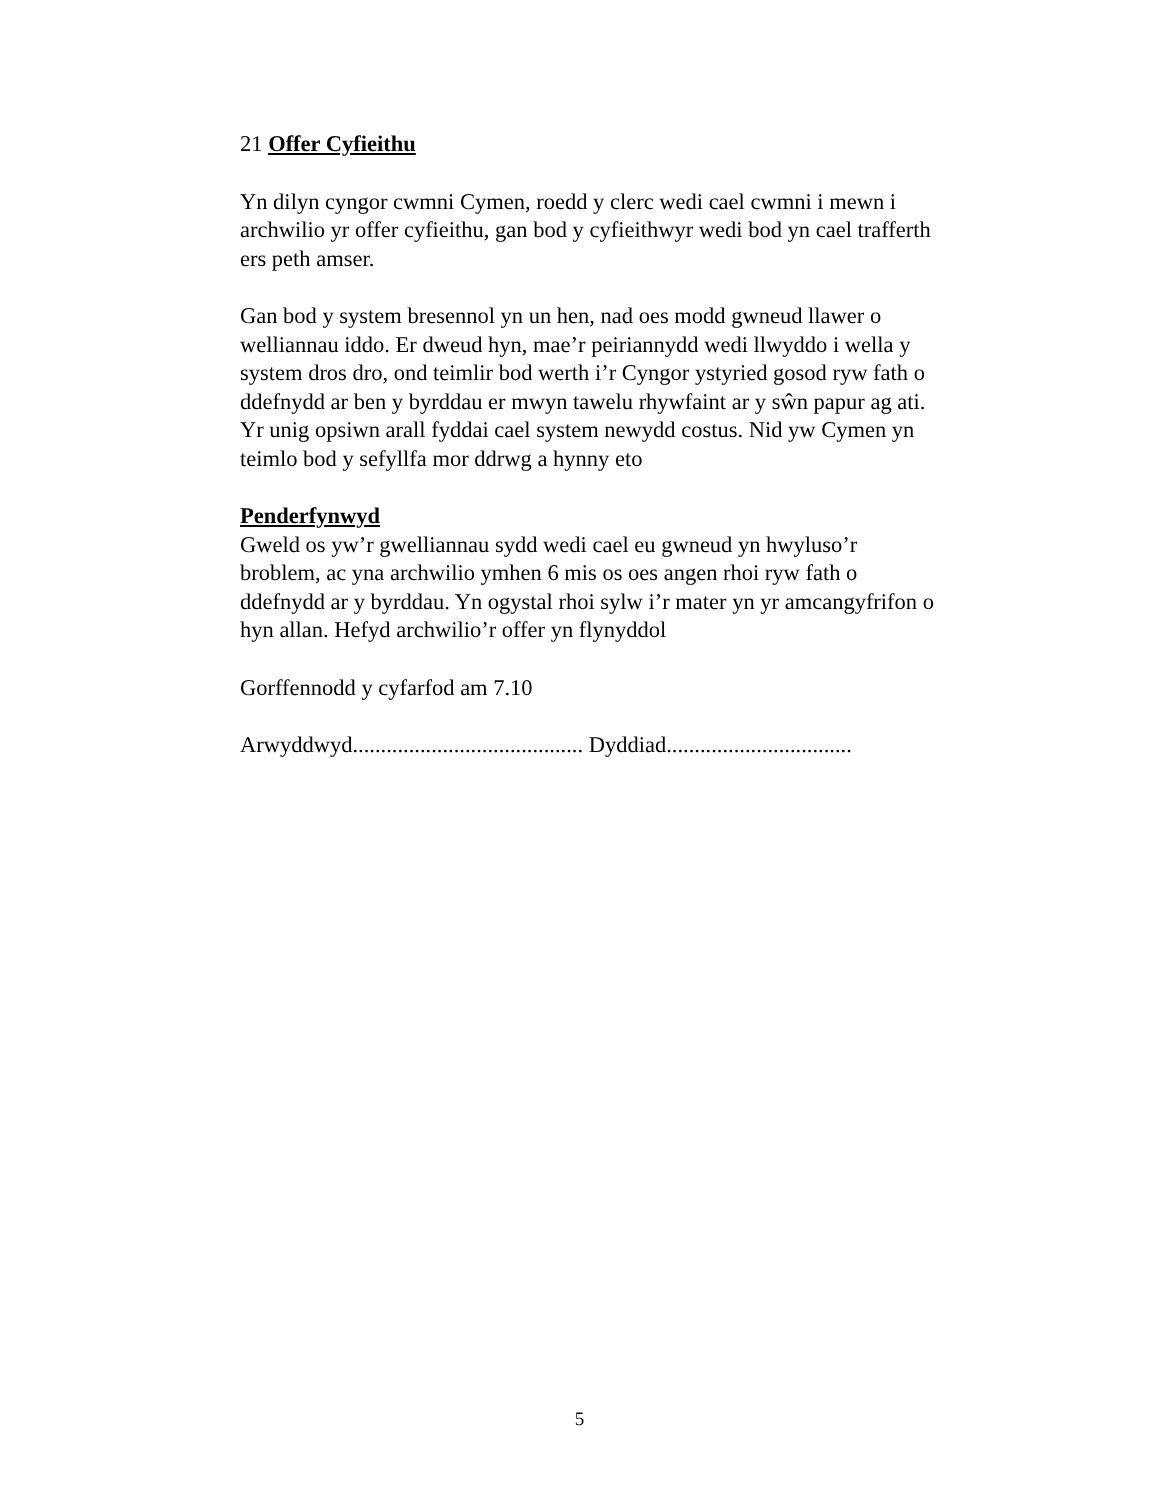21 Offer Cyfieithu
Yn dilyn cyngor cwmni Cymen, roedd y clerc wedi cael cwmni i mewn i archwilio yr offer cyfieithu, gan bod y cyfieithwyr wedi bod yn cael trafferth ers peth amser.
Gan bod y system bresennol yn un hen, nad oes modd gwneud llawer o welliannau iddo. Er dweud hyn, mae’r peiriannydd wedi llwyddo i wella y system dros dro, ond teimlir bod werth i’r Cyngor ystyried gosod ryw fath o ddefnydd ar ben y byrddau er mwyn tawelu rhywfaint ar y sŵn papur ag ati. Yr unig opsiwn arall fyddai cael system newydd costus. Nid yw Cymen yn teimlo bod y sefyllfa mor ddrwg a hynny eto
Penderfynwyd
Gweld os yw’r gwelliannau sydd wedi cael eu gwneud yn hwyluso’r broblem, ac yna archwilio ymhen 6 mis os oes angen rhoi ryw fath o ddefnydd ar y byrddau. Yn ogystal rhoi sylw i’r mater yn yr amcangyfrifon o hyn allan. Hefyd archwilio’r offer yn flynyddol
Gorffennodd y cyfarfod am 7.10
Arwyddwyd......................................... Dyddiad.................................
5